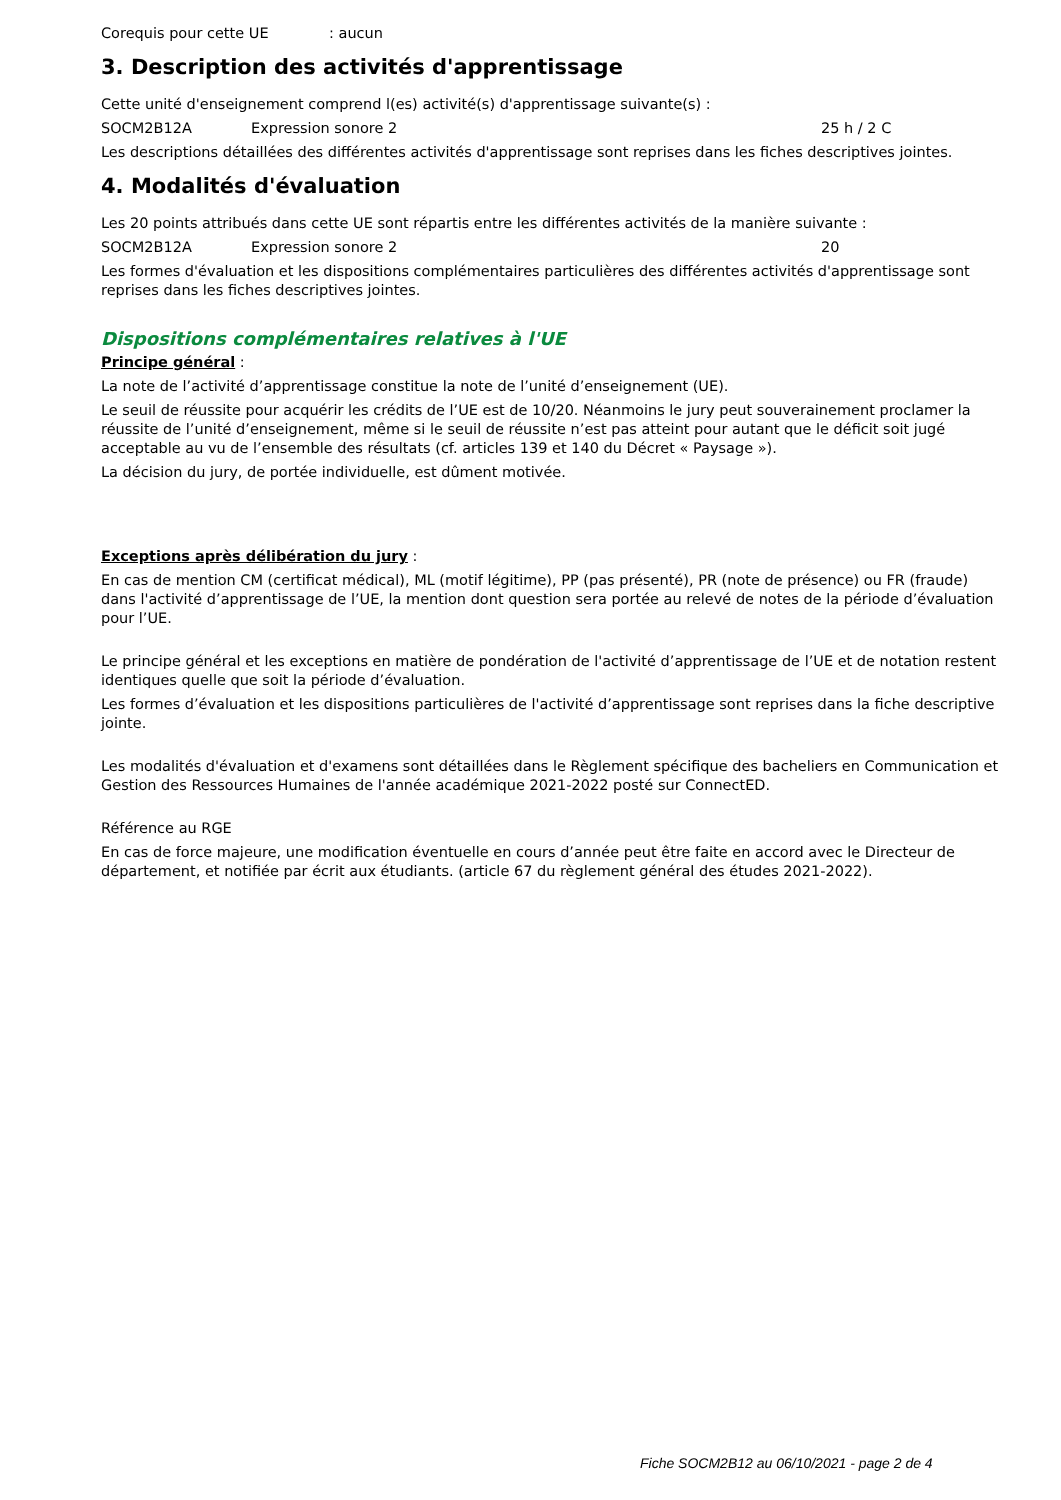Corequis pour cette UE: aucun
3. Description des activités d'apprentissage
Cette unité d'enseignement comprend l(es) activité(s) d'apprentissage suivante(s) :
SOCM2B12A Expression sonore 2 25 h / 2 C
Les descriptions détaillées des différentes activités d'apprentissage sont reprises dans les fiches descriptives jointes.
4. Modalités d'évaluation
Les 20 points attribués dans cette UE sont répartis entre les différentes activités de la manière suivante :
SOCM2B12A Expression sonore 2 20
Les formes d'évaluation et les dispositions complémentaires particulières des différentes activités d'apprentissage sont reprises dans les fiches descriptives jointes.
Dispositions complémentaires relatives à l'UE
Principe général :
La note de l’activité d’apprentissage constitue la note de l’unité d’enseignement (UE).
Le seuil de réussite pour acquérir les crédits de l’UE est de 10/20. Néanmoins le jury peut souverainement proclamer la réussite de l’unité d’enseignement, même si le seuil de réussite n’est pas atteint pour autant que le déficit soit jugé acceptable au vu de l’ensemble des résultats (cf. articles 139 et 140 du Décret « Paysage »).
La décision du jury, de portée individuelle, est dûment motivée.
Exceptions après délibération du jury :
En cas de mention CM (certificat médical), ML (motif légitime), PP (pas présenté), PR (note de présence) ou FR (fraude) dans l'activité d’apprentissage de l’UE, la mention dont question sera portée au relevé de notes de la période d’évaluation pour l’UE.
Le principe général et les exceptions en matière de pondération de l'activité d’apprentissage de l’UE et de notation restent identiques quelle que soit la période d’évaluation.
Les formes d’évaluation et les dispositions particulières de l'activité d’apprentissage sont reprises dans la fiche descriptive jointe.
Les modalités d'évaluation et d'examens sont détaillées dans le Règlement spécifique des bacheliers en Communication et Gestion des Ressources Humaines de l'année académique 2021-2022 posté sur ConnectED.
Référence au RGE
En cas de force majeure, une modification éventuelle en cours d’année peut être faite en accord avec le Directeur de département, et notifiée par écrit aux étudiants. (article 67 du règlement général des études 2021-2022).
Fiche SOCM2B12 au 06/10/2021 - page 2 de 4